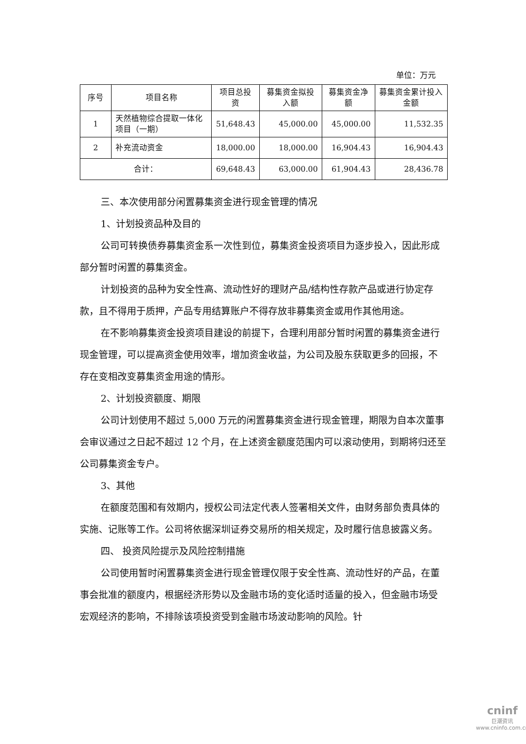单位：万元
| 序号 | 项目名称 | 项目总投资 | 募集资金拟投入额 | 募集资金净额 | 募集资金累计投入金额 |
| --- | --- | --- | --- | --- | --- |
| 1 | 天然植物综合提取一体化项目（一期） | 51,648.43 | 45,000.00 | 45,000.00 | 11,532.35 |
| 2 | 补充流动资金 | 18,000.00 | 18,000.00 | 16,904.43 | 16,904.43 |
| 合计： | | 69,648.43 | 63,000.00 | 61,904.43 | 28,436.78 |
三、本次使用部分闲置募集资金进行现金管理的情况
1、计划投资品种及目的
公司可转换债券募集资金系一次性到位，募集资金投资项目为逐步投入，因此形成部分暂时闲置的募集资金。
计划投资的品种为安全性高、流动性好的理财产品/结构性存款产品或进行协定存款，且不得用于质押，产品专用结算账户不得存放非募集资金或用作其他用途。
在不影响募集资金投资项目建设的前提下，合理利用部分暂时闲置的募集资金进行现金管理，可以提高资金使用效率，增加资金收益，为公司及股东获取更多的回报，不存在变相改变募集资金用途的情形。
2、计划投资额度、期限
公司计划使用不超过 5,000 万元的闲置募集资金进行现金管理，期限为自本次董事会审议通过之日起不超过 12 个月，在上述资金额度范围内可以滚动使用，到期将归还至公司募集资金专户。
3、其他
在额度范围和有效期内，授权公司法定代表人签署相关文件，由财务部负责具体的实施、记账等工作。公司将依据深圳证券交易所的相关规定，及时履行信息披露义务。
四、 投资风险提示及风险控制措施
公司使用暂时闲置募集资金进行现金管理仅限于安全性高、流动性好的产品，在董事会批准的额度内，根据经济形势以及金融市场的变化适时适量的投入，但金融市场受宏观经济的影响，不排除该项投资受到金融市场波动影响的风险。针
cninf
巨潮资讯
www.cninfo.com.cn